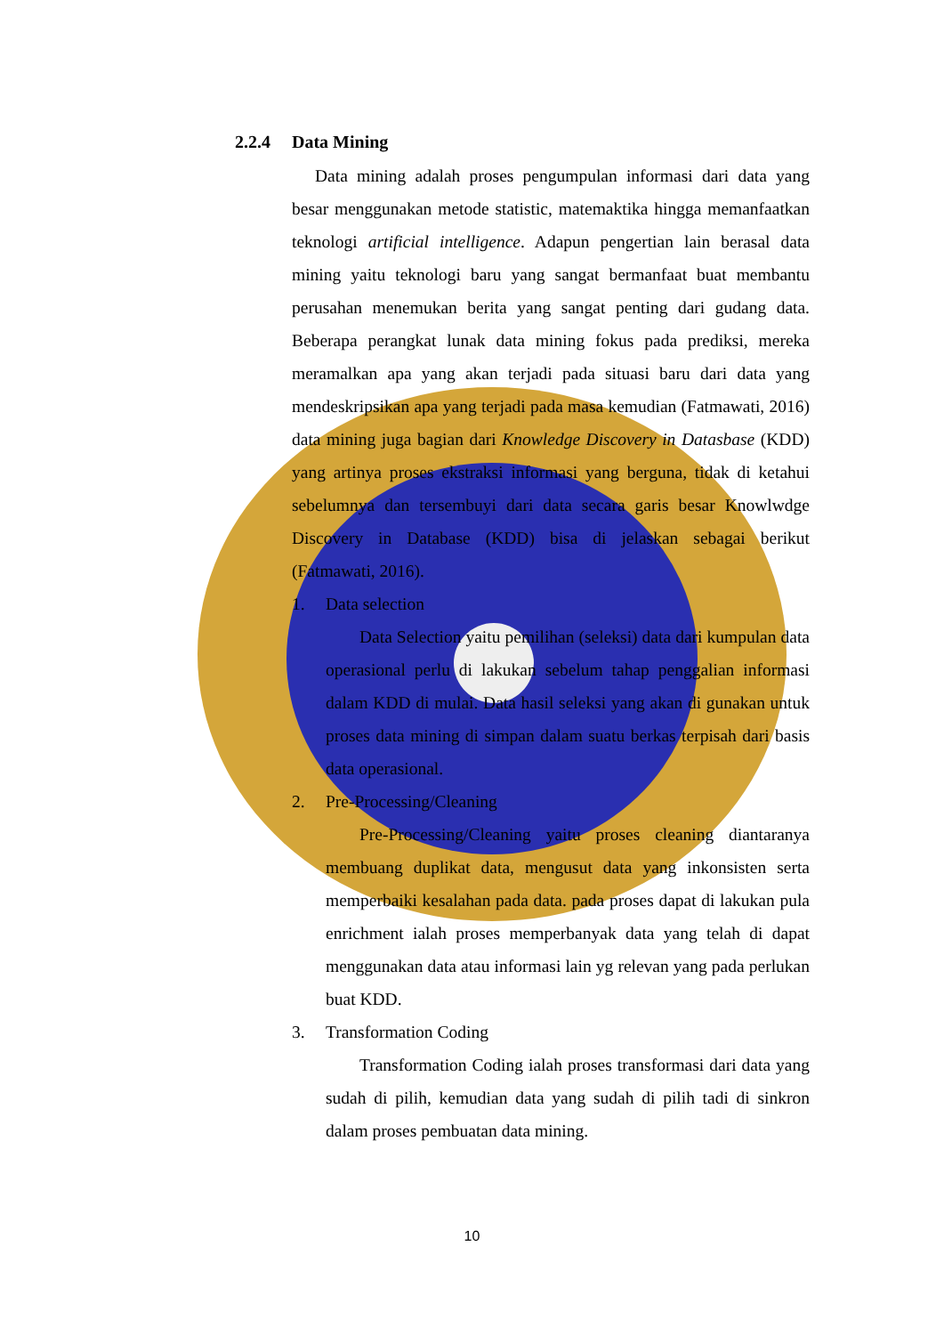2.2.4 Data Mining
Data mining adalah proses pengumpulan informasi dari data yang besar menggunakan metode statistic, matemaktika hingga memanfaatkan teknologi artificial intelligence. Adapun pengertian lain berasal data mining yaitu teknologi baru yang sangat bermanfaat buat membantu perusahan menemukan berita yang sangat penting dari gudang data. Beberapa perangkat lunak data mining fokus pada prediksi, mereka meramalkan apa yang akan terjadi pada situasi baru dari data yang mendeskripsikan apa yang terjadi pada masa kemudian (Fatmawati, 2016) data mining juga bagian dari Knowledge Discovery in Datasbase (KDD) yang artinya proses ekstraksi informasi yang berguna, tidak di ketahui sebelumnya dan tersembuyi dari data secara garis besar Knowlwdge Discovery in Database (KDD) bisa di jelaskan sebagai berikut (Fatmawati, 2016).
1. Data selection
Data Selection yaitu pemilihan (seleksi) data dari kumpulan data operasional perlu di lakukan sebelum tahap penggalian informasi dalam KDD di mulai. Data hasil seleksi yang akan di gunakan untuk proses data mining di simpan dalam suatu berkas terpisah dari basis data operasional.
2. Pre-Processing/Cleaning
Pre-Processing/Cleaning yaitu proses cleaning diantaranya membuang duplikat data, mengusut data yang inkonsisten serta memperbaiki kesalahan pada data. pada proses dapat di lakukan pula enrichment ialah proses memperbanyak data yang telah di dapat menggunakan data atau informasi lain yg relevan yang pada perlukan buat KDD.
3. Transformation Coding
Transformation Coding ialah proses transformasi dari data yang sudah di pilih, kemudian data yang sudah di pilih tadi di sinkron dalam proses pembuatan data mining.
10